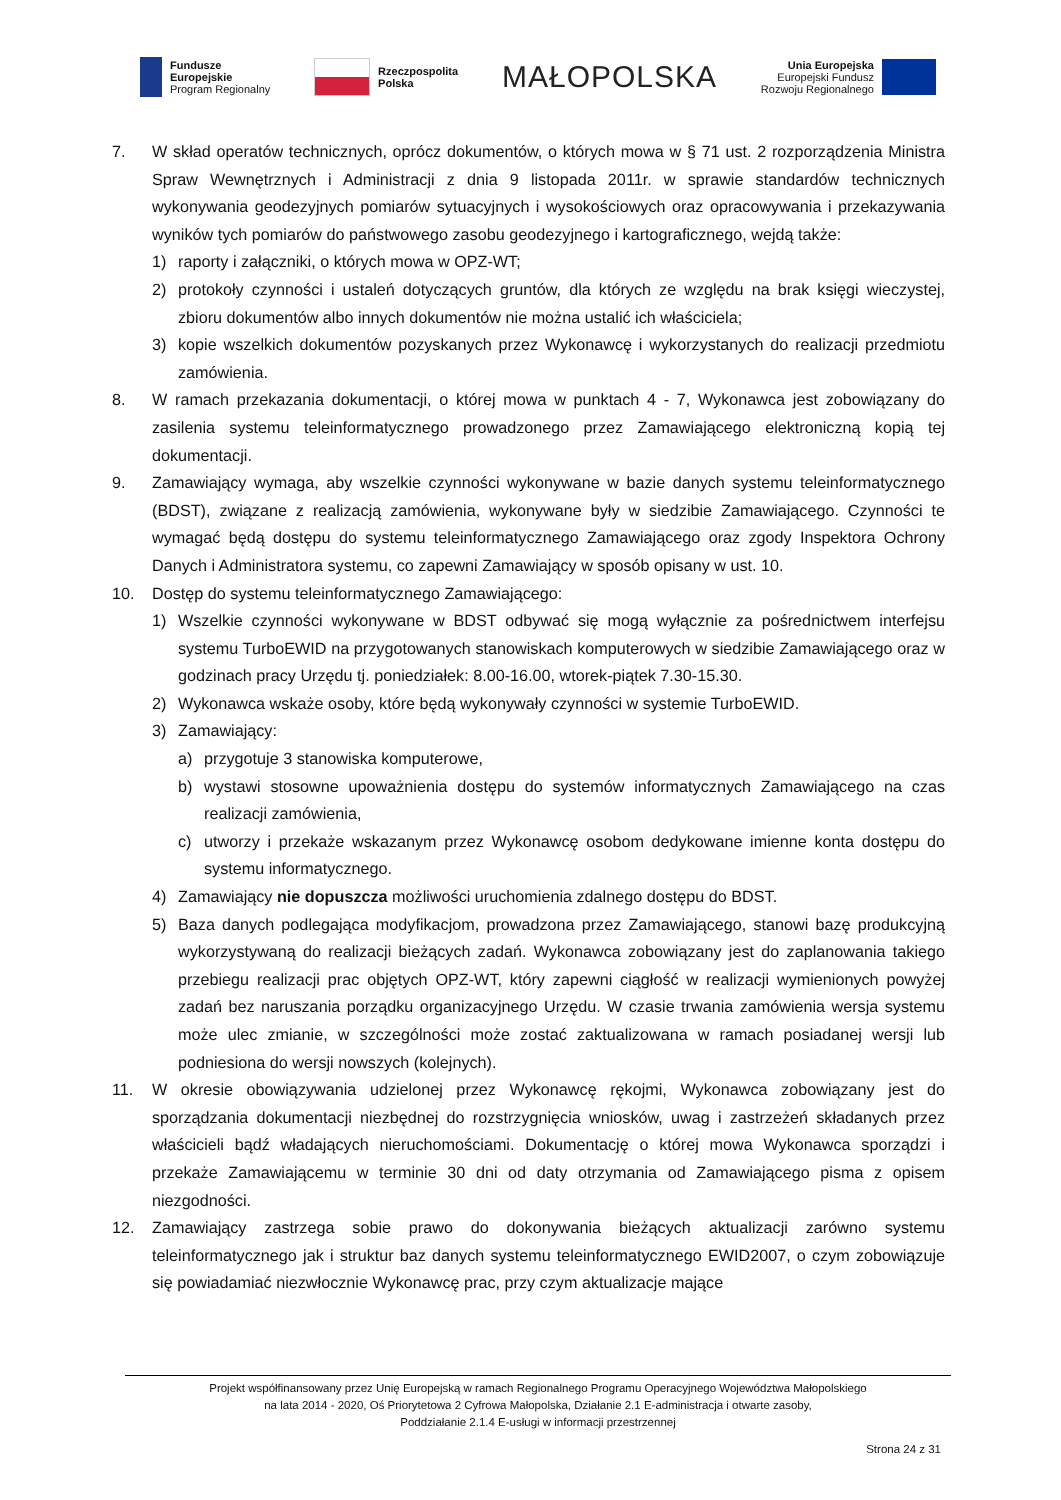Fundusze
Europejskie
Program Regionalny
Rzeczpospolita
Polska
MAŁOPOLSKA
Unia Europejska
Europejski Fundusz
Rozwoju Regionalnego
7. W skład operatów technicznych, oprócz dokumentów, o których mowa w § 71 ust. 2 rozporządzenia Ministra Spraw Wewnętrznych i Administracji z dnia 9 listopada 2011r. w sprawie standardów technicznych wykonywania geodezyjnych pomiarów sytuacyjnych i wysokościowych oraz opracowywania i przekazywania wyników tych pomiarów do państwowego zasobu geodezyjnego i kartograficznego, wejdą także:
1) raporty i załączniki, o których mowa w OPZ-WT;
2) protokoły czynności i ustaleń dotyczących gruntów, dla których ze względu na brak księgi wieczystej, zbioru dokumentów albo innych dokumentów nie można ustalić ich właściciela;
3) kopie wszelkich dokumentów pozyskanych przez Wykonawcę i wykorzystanych do realizacji przedmiotu zamówienia.
8. W ramach przekazania dokumentacji, o której mowa w punktach 4 - 7, Wykonawca jest zobowiązany do zasilenia systemu teleinformatycznego prowadzonego przez Zamawiającego elektroniczną kopią tej dokumentacji.
9. Zamawiający wymaga, aby wszelkie czynności wykonywane w bazie danych systemu teleinformatycznego (BDST), związane z realizacją zamówienia, wykonywane były w siedzibie Zamawiającego. Czynności te wymagać będą dostępu do systemu teleinformatycznego Zamawiającego oraz zgody Inspektora Ochrony Danych i Administratora systemu, co zapewni Zamawiający w sposób opisany w ust. 10.
10. Dostęp do systemu teleinformatycznego Zamawiającego:
1) Wszelkie czynności wykonywane w BDST odbywać się mogą wyłącznie za pośrednictwem interfejsu systemu TurboEWID na przygotowanych stanowiskach komputerowych w siedzibie Zamawiającego oraz w godzinach pracy Urzędu tj. poniedziałek: 8.00-16.00, wtorek-piątek 7.30-15.30.
2) Wykonawca wskaże osoby, które będą wykonywały czynności w systemie TurboEWID.
3) Zamawiający:
a) przygotuje 3 stanowiska komputerowe,
b) wystawi stosowne upoważnienia dostępu do systemów informatycznych Zamawiającego na czas realizacji zamówienia,
c) utworzy i przekaże wskazanym przez Wykonawcę osobom dedykowane imienne konta dostępu do systemu informatycznego.
4) Zamawiający nie dopuszcza możliwości uruchomienia zdalnego dostępu do BDST.
5) Baza danych podlegająca modyfikacjom, prowadzona przez Zamawiającego, stanowi bazę produkcyjną wykorzystywaną do realizacji bieżących zadań. Wykonawca zobowiązany jest do zaplanowania takiego przebiegu realizacji prac objętych OPZ-WT, który zapewni ciągłość w realizacji wymienionych powyżej zadań bez naruszania porządku organizacyjnego Urzędu. W czasie trwania zamówienia wersja systemu może ulec zmianie, w szczególności może zostać zaktualizowana w ramach posiadanej wersji lub podniesiona do wersji nowszych (kolejnych).
11. W okresie obowiązywania udzielonej przez Wykonawcę rękojmi, Wykonawca zobowiązany jest do sporządzania dokumentacji niezbędnej do rozstrzygnięcia wniosków, uwag i zastrzeżeń składanych przez właścicieli bądź władających nieruchomościami. Dokumentację o której mowa Wykonawca sporządzi i przekaże Zamawiającemu w terminie 30 dni od daty otrzymania od Zamawiającego pisma z opisem niezgodności.
12. Zamawiający zastrzega sobie prawo do dokonywania bieżących aktualizacji zarówno systemu teleinformatycznego jak i struktur baz danych systemu teleinformatycznego EWID2007, o czym zobowiązuje się powiadamiać niezwłocznie Wykonawcę prac, przy czym aktualizacje mające
Projekt współfinansowany przez Unię Europejską w ramach Regionalnego Programu Operacyjnego Województwa Małopolskiego
na lata 2014 - 2020, Oś Priorytetowa 2 Cyfrowa Małopolska, Działanie 2.1 E-administracja i otwarte zasoby,
Poddziałanie 2.1.4 E-usługi w informacji przestrzennej
Strona 24 z 31